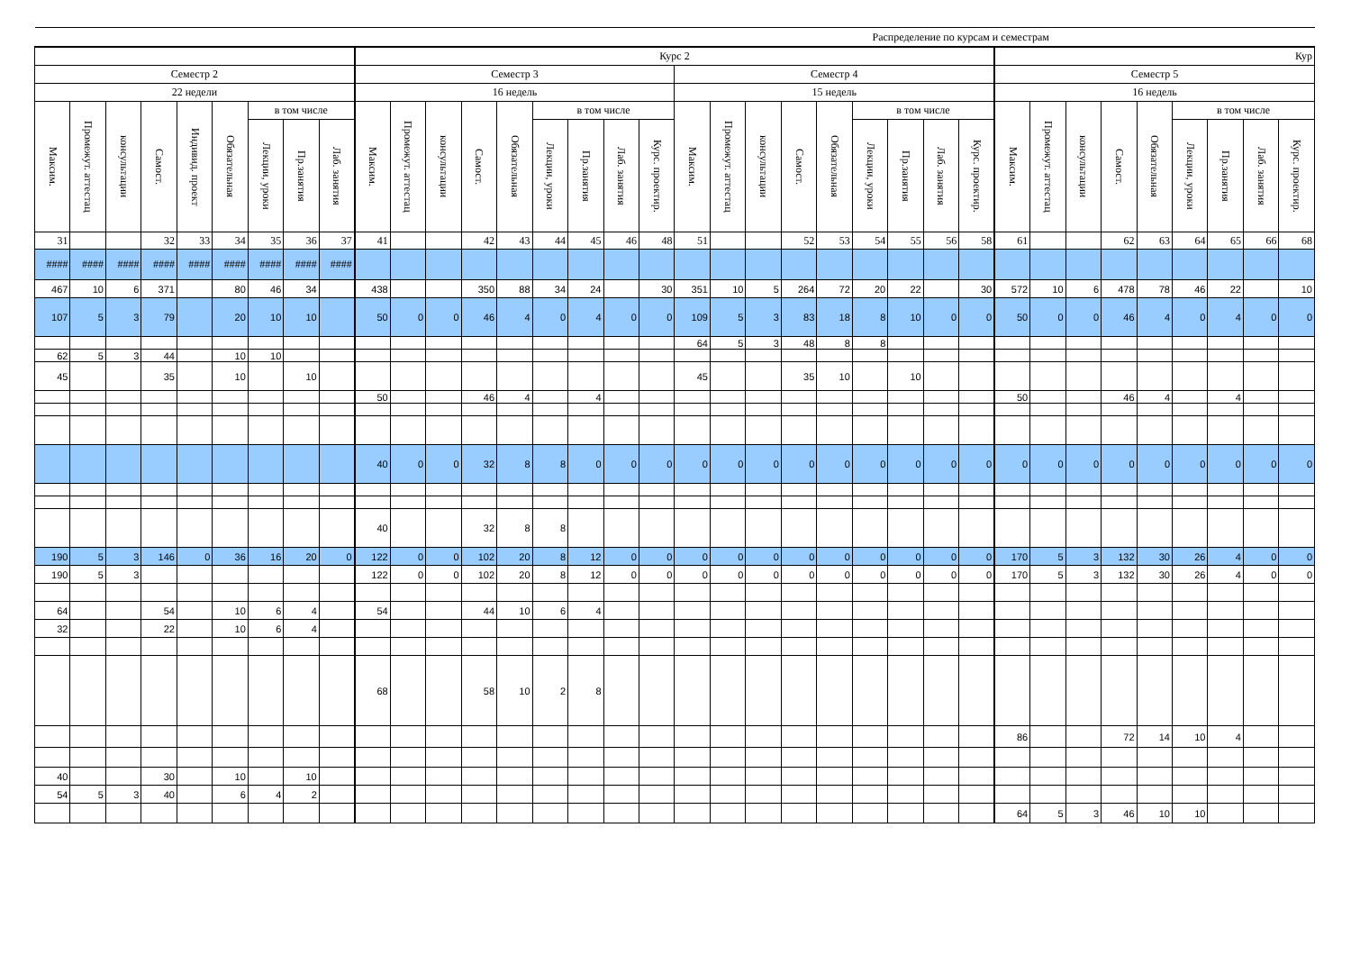| Распределение по курсам и семестрам | | | | | | | | | | | | | | | | | | | | | | | | | | | | | | | | | | | |
| --- | --- | --- | --- | --- | --- | --- | --- | --- | --- | --- | --- | --- | --- | --- | --- | --- | --- | --- | --- | --- | --- | --- | --- | --- | --- | --- | --- | --- | --- | --- | --- | --- | --- | --- | --- |
| | | | | | | | | | Курс 2 | | | | | | | | | | | | | | | | | | Кур | | | | | | | | |
| Семестр 2 | | | | | | | | | Семестр 3 | | | | | | | | | Семестр 4 | | | | | | | | | Семестр 5 | | | | | | | | |
| 22 недели | | | | | | | | | 16 недель | | | | | | | | | 15 недель | | | | | | | | | 16 недель | | | | | | | | |
| Максим. | Промежут. аттестац | консультации | Самост. | Индивид. проект | Обязательная | в том числе | | | Максим. | Промежут. аттестац | консультации | Самост. | Обязательная | в том числе | | | | Максим. | Промежут. аттестац | консультации | Самост. | Обязательная | в том числе | | | | Максим. | Промежут. аттестац | консультации | Самост. | Обязательная | в том числе | | | |
| | | | | | | Лекции, уроки | Пр.занятия | Лаб. занятия | | | | | | Лекции, уроки | Пр.занятия | Лаб. занятия | Курс. проектир. | | | | | | Лекции, уроки | Пр.занятия | Лаб. занятия | Курс. проектир. | | | | | | Лекции, уроки | Пр.занятия | Лаб. занятия | Курс. проектир. |
| 31 | | | 32 | 33 | 34 | 35 | 36 | 37 | 41 | | | 42 | 43 | 44 | 45 | 46 | 48 | 51 | | | 52 | 53 | 54 | 55 | 56 | 58 | 61 | | | 62 | 63 | 64 | 65 | 66 | 68 |
| #### | #### | #### | #### | #### | #### | #### | #### | #### | | | | | | | | | | | | | | | | | | | | | | | | | | | |
| 467 | 10 | 6 | 371 | | 80 | 46 | 34 | | 438 | | | 350 | 88 | 34 | 24 | | 30 | 351 | 10 | 5 | 264 | 72 | 20 | 22 | | 30 | 572 | 10 | 6 | 478 | 78 | 46 | 22 | | 10 |
| 107 | 5 | 3 | 79 | | 20 | 10 | 10 | | 50 | 0 | 0 | 46 | 4 | 0 | 4 | 0 | 0 | 109 | 5 | 3 | 83 | 18 | 8 | 10 | 0 | 0 | 50 | 0 | 0 | 46 | 4 | 0 | 4 | 0 | 0 |
| | | | | | | | | | | | | | | | | | | 64 | 5 | 3 | 48 | 8 | 8 | | | | | | | | | | | | |
| 62 | 5 | 3 | 44 | | 10 | 10 | | | | | | | | | | | | | | | | | | | | | | | | | | | | | |
| 45 | | | 35 | | 10 | | 10 | | | | | | | | | | | 45 | | | 35 | 10 | | 10 | | | | | | | | | | | |
| | | | | | | | | | 50 | | | 46 | 4 | | 4 | | | | | | | | | | | | 50 | | | 46 | 4 | | 4 | | |
| | | | | | | | | | 40 | 0 | 0 | 32 | 8 | 8 | 0 | 0 | 0 | 0 | 0 | 0 | 0 | 0 | 0 | 0 | 0 | 0 | 0 | 0 | 0 | 0 | 0 | 0 | 0 | 0 | 0 |
| | | | | | | | | | 40 | | | 32 | 8 | 8 | | | | | | | | | | | | | | | | | | | | | |
| 190 | 5 | 3 | 146 | 0 | 36 | 16 | 20 | 0 | 122 | 0 | 0 | 102 | 20 | 8 | 12 | 0 | 0 | 0 | 0 | 0 | 0 | 0 | 0 | 0 | 0 | 0 | 170 | 5 | 3 | 132 | 30 | 26 | 4 | 0 | 0 |
| 190 | 5 | 3 | | | | | | | 122 | 0 | 0 | 102 | 20 | 8 | 12 | 0 | 0 | 0 | 0 | 0 | 0 | 0 | 0 | 0 | 0 | 0 | 170 | 5 | 3 | 132 | 30 | 26 | 4 | 0 | 0 |
| 64 | | | 54 | | 10 | 6 | 4 | | 54 | | | 44 | 10 | 6 | 4 | | | | | | | | | | | | | | | | | | | | |
| 32 | | | 22 | | 10 | 6 | 4 | | | | | | | | | | | | | | | | | | | | | | | | | | | | |
| | | | | | | | | | 68 | | | 58 | 10 | 2 | 8 | | | | | | | | | | | | | | | | | | | | |
| | | | | | | | | | | | | | | | | | | | | | | | | | | | 86 | | | 72 | 14 | 10 | 4 | | |
| 40 | | | 30 | | 10 | | 10 | | | | | | | | | | | | | | | | | | | | | | | | | | | | |
| 54 | 5 | 3 | 40 | | 6 | 4 | 2 | | | | | | | | | | | | | | | | | | | | | | | | | | | | |
| | | | | | | | | | | | | | | | | | | | | | | | | | | | 64 | 5 | 3 | 46 | 10 | 10 | | | |